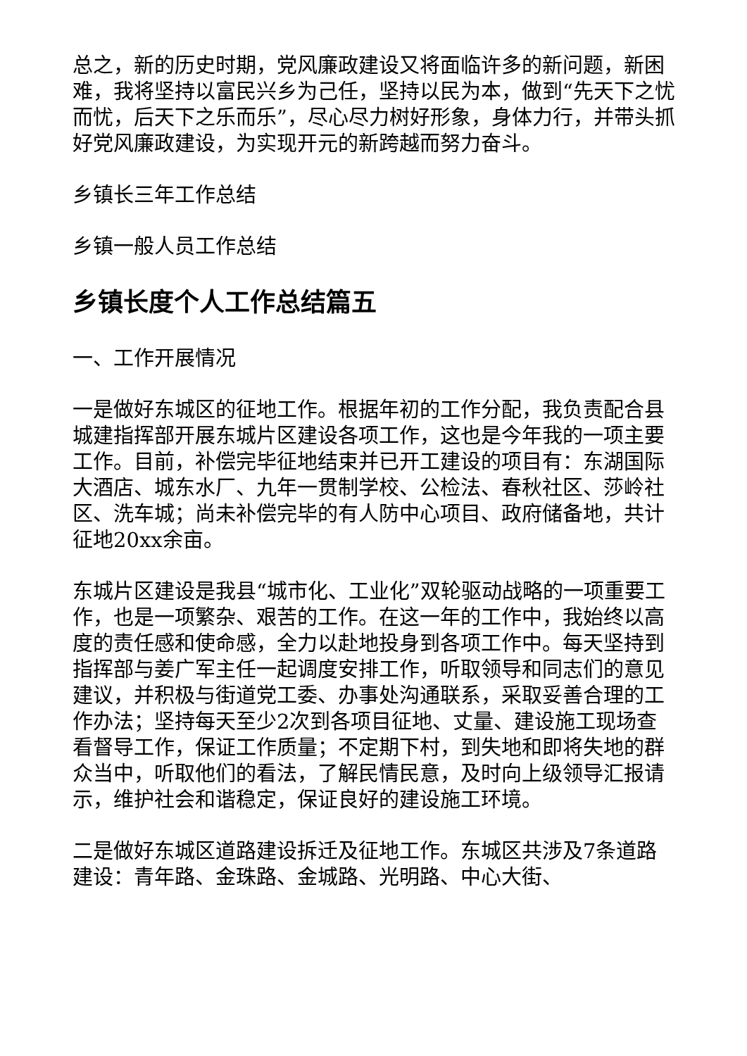总之，新的历史时期，党风廉政建设又将面临许多的新问题，新困难，我将坚持以富民兴乡为己任，坚持以民为本，做到“先天下之忧而忧，后天下之乐而乐”，尽心尽力树好形象，身体力行，并带头抓好党风廉政建设，为实现开元的新跨越而努力奋斗。
乡镇长三年工作总结
乡镇一般人员工作总结
乡镇长度个人工作总结篇五
一、工作开展情况
一是做好东城区的征地工作。根据年初的工作分配，我负责配合县城建指挥部开展东城片区建设各项工作，这也是今年我的一项主要工作。目前，补偿完毕征地结束并已开工建设的项目有：东湖国际大酒店、城东水厂、九年一贯制学校、公检法、春秋社区、莎岭社区、洗车城；尚未补偿完毕的有人防中心项目、政府储备地，共计征地20xx余亩。
东城片区建设是我县“城市化、工业化”双轮驱动战略的一项重要工作，也是一项繁杂、艰苦的工作。在这一年的工作中，我始终以高度的责任感和使命感，全力以赴地投身到各项工作中。每天坚持到指挥部与姜广军主任一起调度安排工作，听取领导和同志们的意见建议，并积极与街道党工委、办事处沟通联系，采取妥善合理的工作办法；坚持每天至少2次到各项目征地、丈量、建设施工现场查看督导工作，保证工作质量；不定期下村，到失地和即将失地的群众当中，听取他们的看法，了解民情民意，及时向上级领导汇报请示，维护社会和谐稳定，保证良好的建设施工环境。
二是做好东城区道路建设拆迁及征地工作。东城区共涉及7条道路建设：青年路、金珠路、金城路、光明路、中心大街、